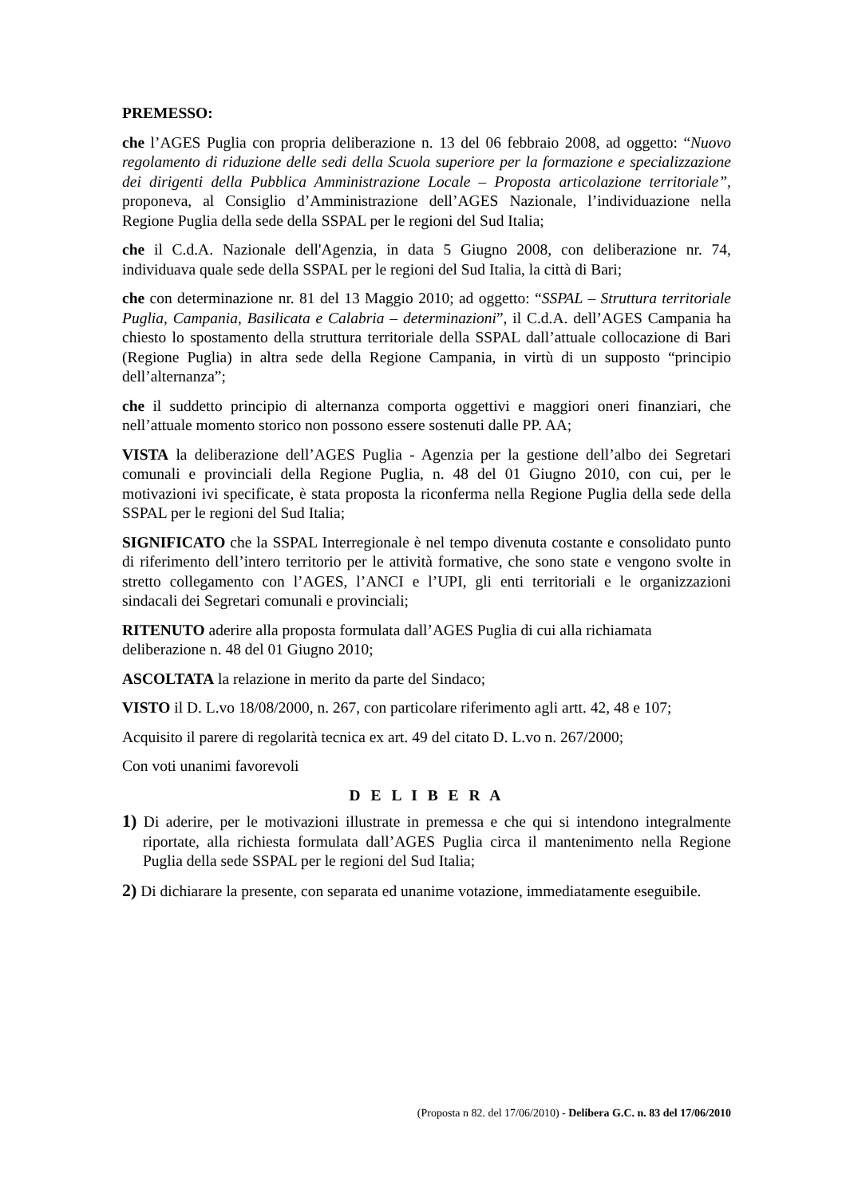PREMESSO:
che l’AGES Puglia con propria deliberazione n. 13 del 06 febbraio 2008, ad oggetto: “Nuovo regolamento di riduzione delle sedi della Scuola superiore per la formazione e specializzazione dei dirigenti della Pubblica Amministrazione Locale – Proposta articolazione territoriale”, proponeva, al Consiglio d’Amministrazione dell’AGES Nazionale, l’individuazione nella Regione Puglia della sede della SSPAL per le regioni del Sud Italia;
che il C.d.A. Nazionale dell'Agenzia, in data 5 Giugno 2008, con deliberazione nr. 74, individuava quale sede della SSPAL per le regioni del Sud Italia, la città di Bari;
che con determinazione nr. 81 del 13 Maggio 2010; ad oggetto: “SSPAL – Struttura territoriale Puglia, Campania, Basilicata e Calabria – determinazioni”, il C.d.A. dell’AGES Campania ha chiesto lo spostamento della struttura territoriale della SSPAL dall’attuale collocazione di Bari (Regione Puglia) in altra sede della Regione Campania, in virtù di un supposto “principio dell’alternanza”;
che il suddetto principio di alternanza comporta oggettivi e maggiori oneri finanziari, che nell’attuale momento storico non possono essere sostenuti dalle PP. AA;
VISTA la deliberazione dell’AGES Puglia - Agenzia per la gestione dell’albo dei Segretari comunali e provinciali della Regione Puglia, n. 48 del 01 Giugno 2010, con cui, per le motivazioni ivi specificate, è stata proposta la riconferma nella Regione Puglia della sede della SSPAL per le regioni del Sud Italia;
SIGNIFICATO che la SSPAL Interregionale è nel tempo divenuta costante e consolidato punto di riferimento dell’intero territorio per le attività formative, che sono state e vengono svolte in stretto collegamento con l’AGES, l’ANCI e l’UPI, gli enti territoriali e le organizzazioni sindacali dei Segretari comunali e provinciali;
RITENUTO aderire alla proposta formulata dall’AGES Puglia di cui alla richiamata deliberazione n. 48 del 01 Giugno 2010;
ASCOLTATA la relazione in merito da parte del Sindaco;
VISTO il D. L.vo 18/08/2000, n. 267, con particolare riferimento agli artt. 42, 48 e 107;
Acquisito il parere di regolarità tecnica ex art. 49 del citato D. L.vo n. 267/2000;
Con voti unanimi favorevoli
D E L I B E R A
1) Di aderire, per le motivazioni illustrate in premessa e che qui si intendono integralmente riportate, alla richiesta formulata dall’AGES Puglia circa il mantenimento nella Regione Puglia della sede SSPAL per le regioni del Sud Italia;
2) Di dichiarare la presente, con separata ed unanime votazione, immediatamente eseguibile.
(Proposta n 82. del 17/06/2010) - Delibera G.C. n. 83 del 17/06/2010